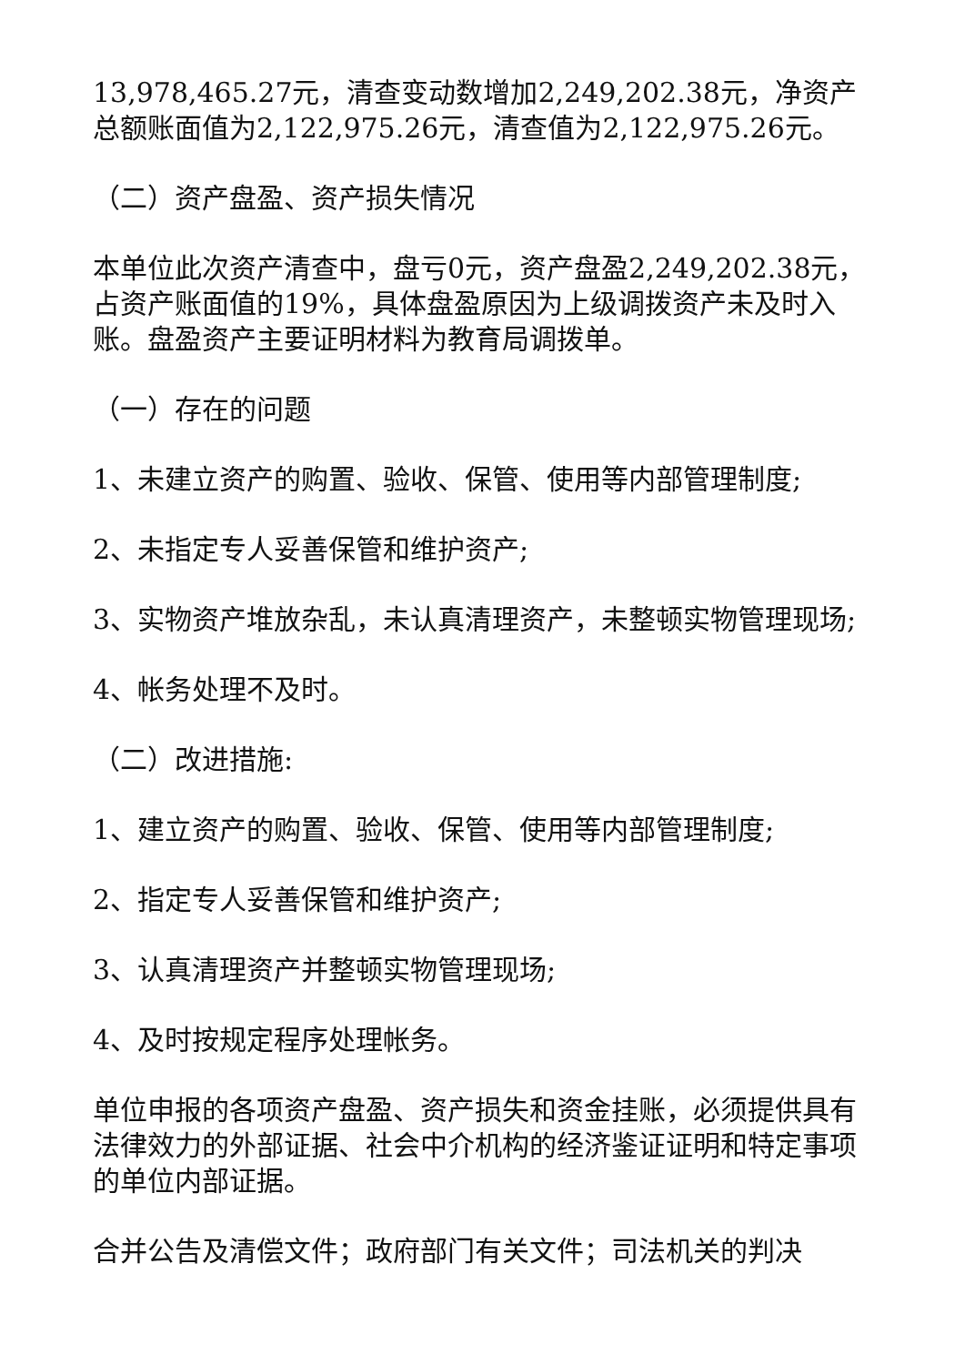13,978,465.27元，清查变动数增加2,249,202.38元，净资产总额账面值为2,122,975.26元，清查值为2,122,975.26元。
（二）资产盘盈、资产损失情况
本单位此次资产清查中，盘亏0元，资产盘盈2,249,202.38元，占资产账面值的19%，具体盘盈原因为上级调拨资产未及时入账。盘盈资产主要证明材料为教育局调拨单。
（一）存在的问题
1、未建立资产的购置、验收、保管、使用等内部管理制度;
2、未指定专人妥善保管和维护资产;
3、实物资产堆放杂乱，未认真清理资产，未整顿实物管理现场;
4、帐务处理不及时。
（二）改进措施:
1、建立资产的购置、验收、保管、使用等内部管理制度;
2、指定专人妥善保管和维护资产;
3、认真清理资产并整顿实物管理现场;
4、及时按规定程序处理帐务。
单位申报的各项资产盘盈、资产损失和资金挂账，必须提供具有法律效力的外部证据、社会中介机构的经济鉴证证明和特定事项的单位内部证据。
合并公告及清偿文件；政府部门有关文件；司法机关的判决